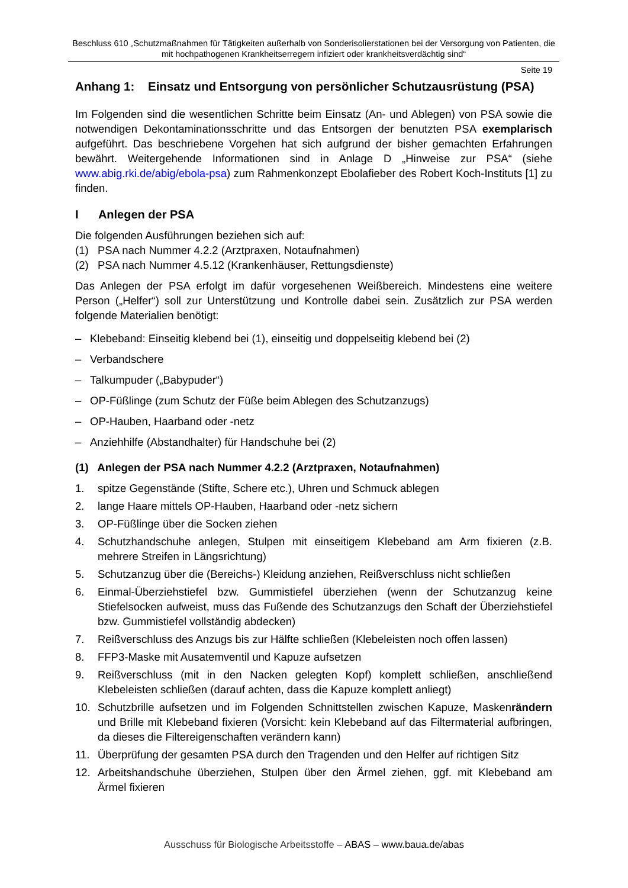Beschluss 610 „Schutzmaßnahmen für Tätigkeiten außerhalb von Sonderisolierstationen bei der Versorgung von Patienten, die mit hochpathogenen Krankheitserregern infiziert oder krankheitsverdächtig sind“
Seite 19
Anhang 1: Einsatz und Entsorgung von persönlicher Schutzausrüstung (PSA)
Im Folgenden sind die wesentlichen Schritte beim Einsatz (An- und Ablegen) von PSA sowie die notwendigen Dekontaminationsschritte und das Entsorgen der benutzten PSA exemplarisch aufgeführt. Das beschriebene Vorgehen hat sich aufgrund der bisher gemachten Erfahrungen bewährt. Weitergehende Informationen sind in Anlage D „Hinweise zur PSA“ (siehe www.abig.rki.de/abig/ebola-psa) zum Rahmenkonzept Ebolafieber des Robert Koch-Instituts [1] zu finden.
I Anlegen der PSA
Die folgenden Ausführungen beziehen sich auf:
(1) PSA nach Nummer 4.2.2 (Arztpraxen, Notaufnahmen)
(2) PSA nach Nummer 4.5.12 (Krankenhäuser, Rettungsdienste)
Das Anlegen der PSA erfolgt im dafür vorgesehenen Weißbereich. Mindestens eine weitere Person („Helfer“) soll zur Unterstützung und Kontrolle dabei sein. Zusätzlich zur PSA werden folgende Materialien benötigt:
– Klebeband: Einseitig klebend bei (1), einseitig und doppelseitig klebend bei (2)
– Verbandschere
– Talkumpuder („Babypuder“)
– OP-Füßlinge (zum Schutz der Füße beim Ablegen des Schutzanzugs)
– OP-Hauben, Haarband oder -netz
– Anziehhilfe (Abstandhalter) für Handschuhe bei (2)
(1) Anlegen der PSA nach Nummer 4.2.2 (Arztpraxen, Notaufnahmen)
1. spitze Gegenstände (Stifte, Schere etc.), Uhren und Schmuck ablegen
2. lange Haare mittels OP-Hauben, Haarband oder -netz sichern
3. OP-Füßlinge über die Socken ziehen
4. Schutzhandschuhe anlegen, Stulpen mit einseitigem Klebeband am Arm fixieren (z.B. mehrere Streifen in Längsrichtung)
5. Schutzanzug über die (Bereichs-) Kleidung anziehen, Reißverschluss nicht schließen
6. Einmal-Überziehstiefel bzw. Gummistiefel überziehen (wenn der Schutzanzug keine Stiefelsocken aufweist, muss das Fußende des Schutzanzugs den Schaft der Überziehstiefel bzw. Gummistiefel vollständig abdecken)
7. Reißverschluss des Anzugs bis zur Hälfte schließen (Klebeleisten noch offen lassen)
8. FFP3-Maske mit Ausatemventil und Kapuze aufsetzen
9. Reißverschluss (mit in den Nacken gelegten Kopf) komplett schließen, anschließend Klebeleisten schließen (darauf achten, dass die Kapuze komplett anliegt)
10. Schutzbrille aufsetzen und im Folgenden Schnittstellen zwischen Kapuze, Maskenrändern und Brille mit Klebeband fixieren (Vorsicht: kein Klebeband auf das Filtermaterial aufbringen, da dieses die Filtereigenschaften verändern kann)
11. Überprüfung der gesamten PSA durch den Tragenden und den Helfer auf richtigen Sitz
12. Arbeitshandschuhe überziehen, Stulpen über den Ärmel ziehen, ggf. mit Klebeband am Ärmel fixieren
Ausschuss für Biologische Arbeitsstoffe – ABAS – www.baua.de/abas